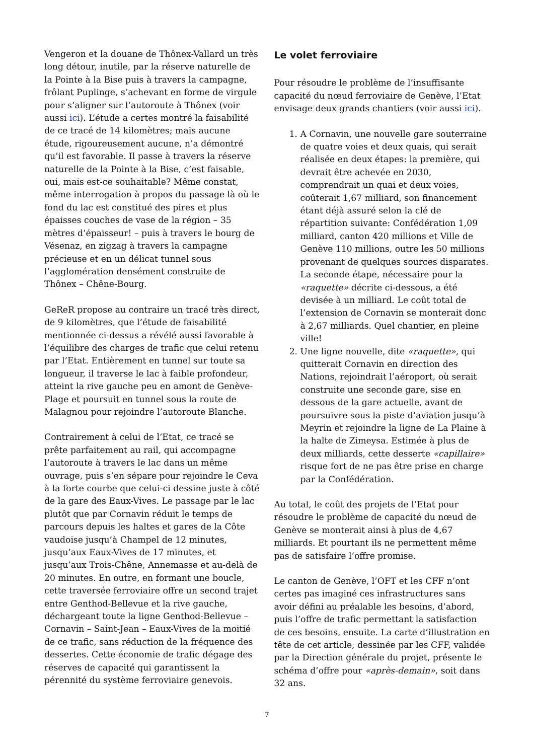Vengeron et la douane de Thônex-Vallard un très long détour, inutile, par la réserve naturelle de la Pointe à la Bise puis à travers la campagne, frôlant Puplinge, s’achevant en forme de virgule pour s’aligner sur l’autoroute à Thônex (voir aussi ici). L’étude a certes montré la faisabilité de ce tracé de 14 kilomètres; mais aucune étude, rigoureusement aucune, n’a démontré qu’il est favorable. Il passe à travers la réserve naturelle de la Pointe à la Bise, c’est faisable, oui, mais est-ce souhaitable? Même constat, même interrogation à propos du passage là où le fond du lac est constitué des pires et plus épaisses couches de vase de la région – 35 mètres d’épaisseur! – puis à travers le bourg de Vésenaz, en zigzag à travers la campagne précieuse et en un délicat tunnel sous l’agglomération densément construite de Thônex – Chêne-Bourg.
GeReR propose au contraire un tracé très direct, de 9 kilomètres, que l’étude de faisabilité mentionnée ci-dessus a révélé aussi favorable à l’équilibre des charges de trafic que celui retenu par l’Etat. Entièrement en tunnel sur toute sa longueur, il traverse le lac à faible profondeur, atteint la rive gauche peu en amont de Genève-Plage et poursuit en tunnel sous la route de Malagnou pour rejoindre l’autoroute Blanche.
Contrairement à celui de l’Etat, ce tracé se prête parfaitement au rail, qui accompagne l’autoroute à travers le lac dans un même ouvrage, puis s’en sépare pour rejoindre le Ceva à la forte courbe que celui-ci dessine juste à côté de la gare des Eaux-Vives. Le passage par le lac plutôt que par Cornavin réduit le temps de parcours depuis les haltes et gares de la Côte vaudoise jusqu’à Champel de 12 minutes, jusqu’aux Eaux-Vives de 17 minutes, et jusqu’aux Trois-Chêne, Annemasse et au-delà de 20 minutes. En outre, en formant une boucle, cette traversée ferroviaire offre un second trajet entre Genthod-Bellevue et la rive gauche, déchargeant toute la ligne Genthod-Bellevue – Cornavin – Saint-Jean – Eaux-Vives de la moitié de ce trafic, sans réduction de la fréquence des dessertes. Cette économie de trafic dégage des réserves de capacité qui garantissent la pérennité du système ferroviaire genevois.
Le volet ferroviaire
Pour résoudre le problème de l’insuffisante capacité du nœud ferroviaire de Genève, l’Etat envisage deux grands chantiers (voir aussi ici).
1. A Cornavin, une nouvelle gare souterraine de quatre voies et deux quais, qui serait réalisée en deux étapes: la première, qui devrait être achevée en 2030, comprendrait un quai et deux voies, coûterait 1,67 milliard, son financement étant déjà assuré selon la clé de répartition suivante: Confédération 1,09 milliard, canton 420 millions et Ville de Genève 110 millions, outre les 50 millions provenant de quelques sources disparates. La seconde étape, nécessaire pour la «raquette» décrite ci-dessous, a été devisée à un milliard. Le coût total de l’extension de Cornavin se monterait donc à 2,67 milliards. Quel chantier, en pleine ville!
2. Une ligne nouvelle, dite «raquette», qui quitterait Cornavin en direction des Nations, rejoindrait l’aéroport, où serait construite une seconde gare, sise en dessous de la gare actuelle, avant de poursuivre sous la piste d’aviation jusqu’à Meyrin et rejoindre la ligne de La Plaine à la halte de Zimeysa. Estimée à plus de deux milliards, cette desserte «capillaire» risque fort de ne pas être prise en charge par la Confédération.
Au total, le coût des projets de l’Etat pour résoudre le problème de capacité du nœud de Genève se monterait ainsi à plus de 4,67 milliards. Et pourtant ils ne permettent même pas de satisfaire l’offre promise.
Le canton de Genève, l’OFT et les CFF n’ont certes pas imaginé ces infrastructures sans avoir défini au préalable les besoins, d’abord, puis l’offre de trafic permettant la satisfaction de ces besoins, ensuite. La carte d’illustration en tête de cet article, dessinée par les CFF, validée par la Direction générale du projet, présente le schéma d’offre pour «après-demain», soit dans 32 ans.
7